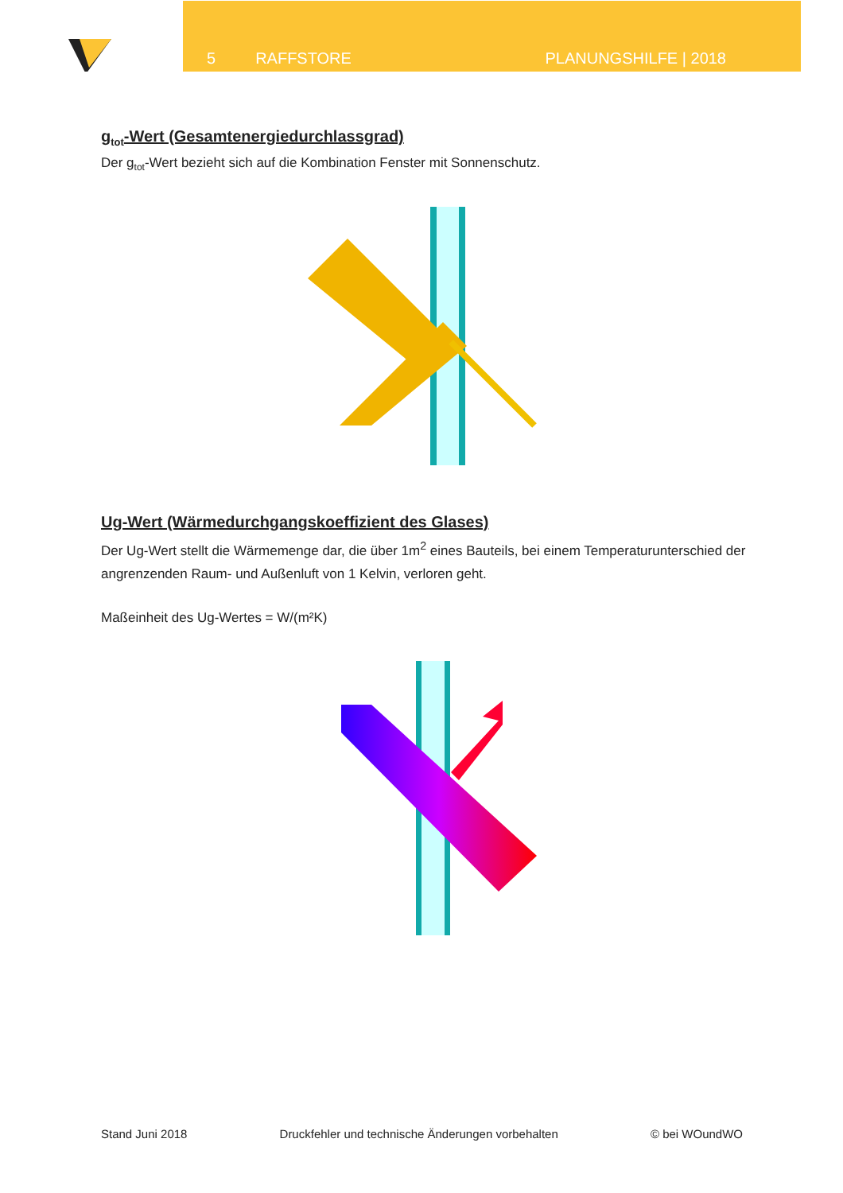5 RAFFSTORE PLANUNGSHILFE | 2018
g<sub>tot</sub>-Wert (Gesamtenergiedurchlassgrad)
Der g<sub>tot</sub>-Wert bezieht sich auf die Kombination Fenster mit Sonnenschutz.
Ug-Wert (Wärmedurchgangskoeffizient des Glases)
Der Ug-Wert stellt die Wärmemenge dar, die über 1m<sup>2</sup> eines Bauteils, bei einem Temperaturunterschied der angrenzenden Raum- und Außenluft von 1 Kelvin, verloren geht.
Maßeinheit des Ug-Wertes = W/(m²K)
Stand Juni 2018 Druckfehler und technische Änderungen vorbehalten © bei WOundWO